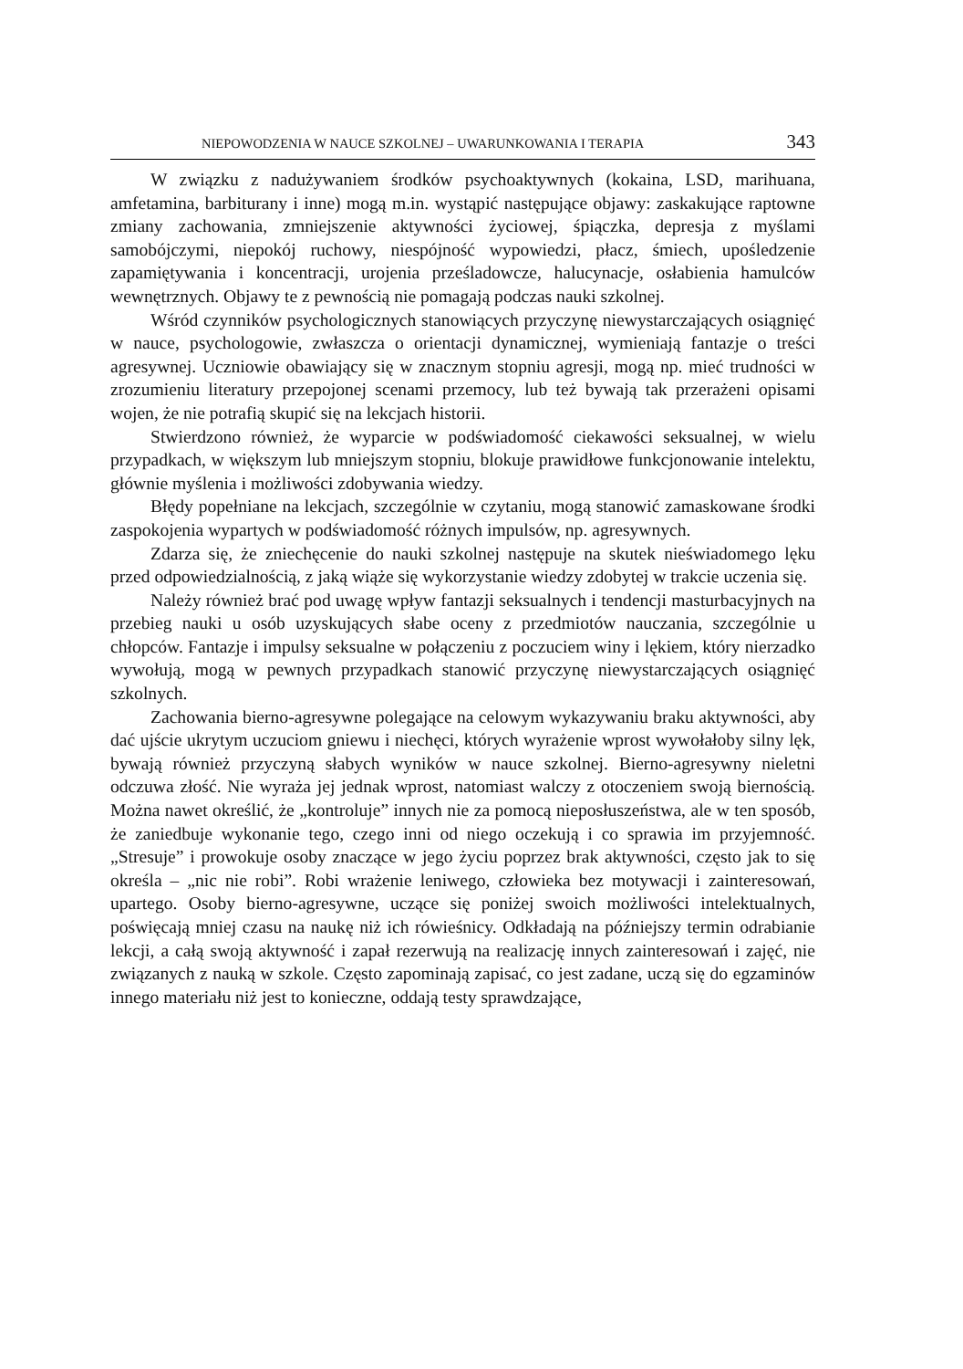NIEPOWODZENIA W NAUCE SZKOLNEJ – UWARUNKOWANIA I TERAPIA 343
W związku z nadużywaniem środków psychoaktywnych (kokaina, LSD, marihuana, amfetamina, barbiturany i inne) mogą m.in. wystąpić następujące objawy: zaskakujące raptowne zmiany zachowania, zmniejszenie aktywności życiowej, śpiączka, depresja z myślami samobójczymi, niepokój ruchowy, niespójność wypowiedzi, płacz, śmiech, upośledzenie zapamiętywania i koncentracji, urojenia prześladowcze, halucynacje, osłabienia hamulców wewnętrznych. Objawy te z pewnością nie pomagają podczas nauki szkolnej.
Wśród czynników psychologicznych stanowiących przyczynę niewystarczających osiągnięć w nauce, psychologowie, zwłaszcza o orientacji dynamicznej, wymieniają fantazje o treści agresywnej. Uczniowie obawiający się w znacznym stopniu agresji, mogą np. mieć trudności w zrozumieniu literatury przepojonej scenami przemocy, lub też bywają tak przerażeni opisami wojen, że nie potrafią skupić się na lekcjach historii.
Stwierdzono również, że wyparcie w podświadomość ciekawości seksualnej, w wielu przypadkach, w większym lub mniejszym stopniu, blokuje prawidłowe funkcjonowanie intelektu, głównie myślenia i możliwości zdobywania wiedzy.
Błędy popełniane na lekcjach, szczególnie w czytaniu, mogą stanowić zamaskowane środki zaspokojenia wypartych w podświadomość różnych impulsów, np. agresywnych.
Zdarza się, że zniechęcenie do nauki szkolnej następuje na skutek nieświadomego lęku przed odpowiedzialnością, z jaką wiąże się wykorzystanie wiedzy zdobytej w trakcie uczenia się.
Należy również brać pod uwagę wpływ fantazji seksualnych i tendencji masturbacyjnych na przebieg nauki u osób uzyskujących słabe oceny z przedmiotów nauczania, szczególnie u chłopców. Fantazje i impulsy seksualne w połączeniu z poczuciem winy i lękiem, który nierzadko wywołują, mogą w pewnych przypadkach stanowić przyczynę niewystarczających osiągnięć szkolnych.
Zachowania bierno-agresywne polegające na celowym wykazywaniu braku aktywności, aby dać ujście ukrytym uczuciom gniewu i niechęci, których wyrażenie wprost wywołałoby silny lęk, bywają również przyczyną słabych wyników w nauce szkolnej. Bierno-agresywny nieletni odczuwa złość. Nie wyraża jej jednak wprost, natomiast walczy z otoczeniem swoją biernością. Można nawet określić, że „kontroluje” innych nie za pomocą nieposłuszeństwa, ale w ten sposób, że zaniedbuje wykonanie tego, czego inni od niego oczekują i co sprawia im przyjemność. „Stresuje” i prowokuje osoby znaczące w jego życiu poprzez brak aktywności, często jak to się określa – „nic nie robi”. Robi wrażenie leniwego, człowieka bez motywacji i zainteresowań, upartego. Osoby bierno-agresywne, uczące się poniżej swoich możliwości intelektualnych, poświęcają mniej czasu na naukę niż ich rówieśnicy. Odkładają na późniejszy termin odrabianie lekcji, a całą swoją aktywność i zapał rezerwują na realizację innych zainteresowań i zajęć, nie związanych z nauką w szkole. Często zapominają zapisać, co jest zadane, uczą się do egzaminów innego materiału niż jest to konieczne, oddają testy sprawdzające,